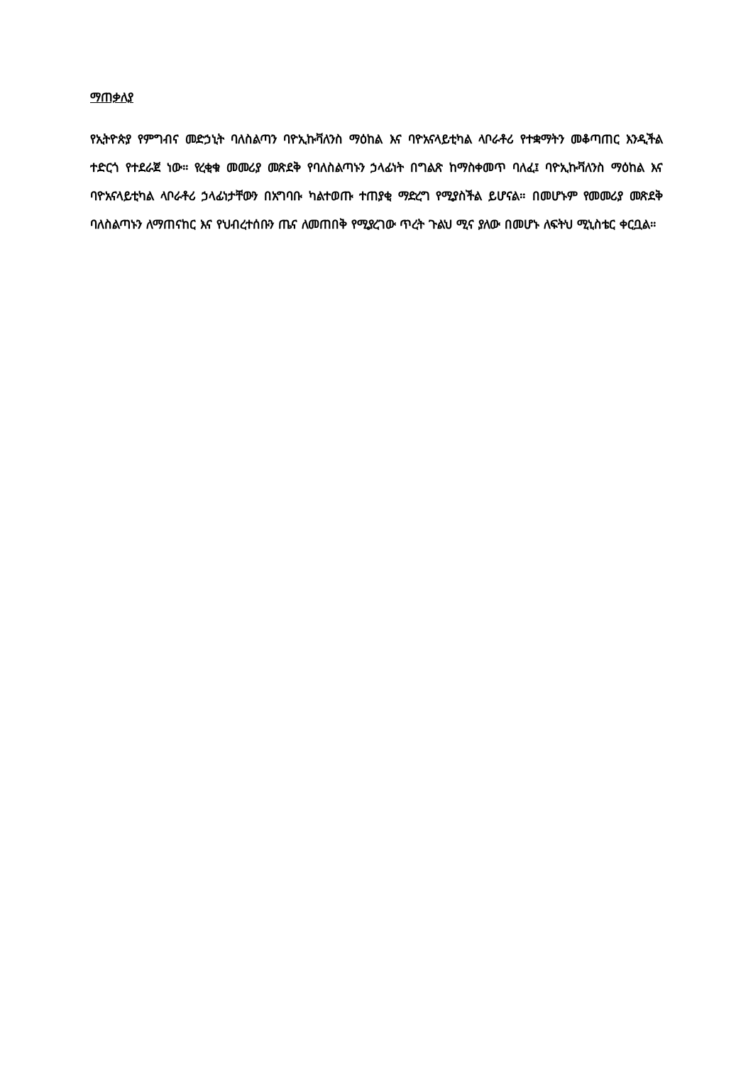ማጠቃለያ
የኢትዮጵያ የምግብና መድኃኒት ባለስልጣን ባዮኢኩቫለንስ ማዕከል እና ባዮአናላይቲካል ላቦራቶሪ የተቋማትን መቆጣጠር እንዲችል ተድርጎ የተደራጀ ነው። የረቂቁ መመሪያ መጽደቅ የባለስልጣኑን ኃላፊነት በግልጽ ከማስቀመጥ ባለፈ፤ ባዮኢኩቫለንስ ማዕከል እና ባዮአናላይቲካል ላቦራቶሪ ኃላፊነታቸውን በአግባቡ ካልተወጡ ተጠያቂ ማድረግ የሚያስችል ይሆናል። በመሆኑም የመመሪያ መጽደቅ ባለስልጣኑን ለማጠናከር እና የህብረተሰቡን ጤና ለመጠበቅ የሚያረገው ጥረት ጉልህ ሚና ያለው በመሆኑ ለፍትህ ሚኒስቴር ቀርቧል።